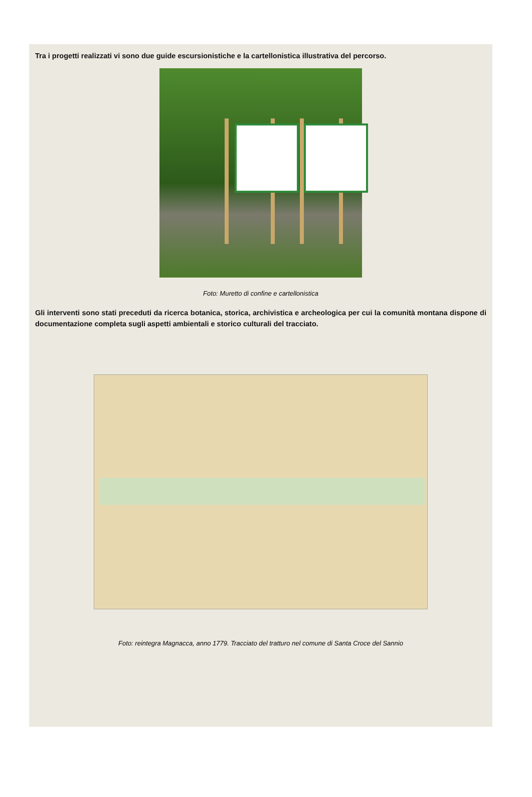Tra i progetti realizzati vi sono due guide escursionistiche e la cartellonistica illustrativa del percorso.
Foto: Muretto di confine e cartellonistica
Gli interventi sono stati preceduti da ricerca botanica, storica, archivistica e archeologica per cui la comunità montana dispone di documentazione completa sugli aspetti ambientali e storico culturali del tracciato.
Foto: reintegra Magnacca, anno 1779. Tracciato del tratturo nel comune di Santa Croce del Sannio